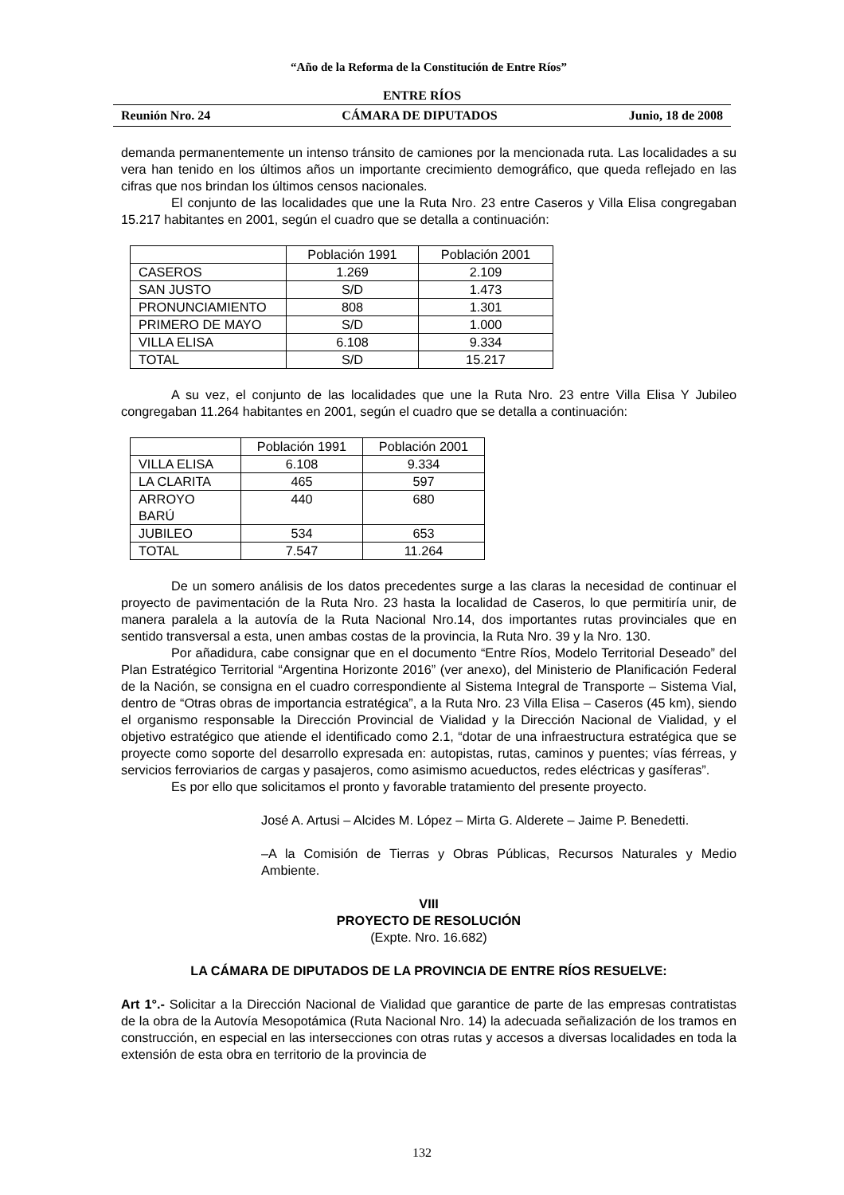“Año de la Reforma de la Constitución de Entre Ríos”
ENTRE RÍOS
Reunión Nro. 24 CÁMARA DE DIPUTADOS Junio, 18 de 2008
demanda permanentemente un intenso tránsito de camiones por la mencionada ruta. Las localidades a su vera han tenido en los últimos años un importante crecimiento demográfico, que queda reflejado en las cifras que nos brindan los últimos censos nacionales.
El conjunto de las localidades que une la Ruta Nro. 23 entre Caseros y Villa Elisa congregaban 15.217 habitantes en 2001, según el cuadro que se detalla a continuación:
| | Población 1991 | Población 2001 |
| CASEROS | 1.269 | 2.109 |
| SAN JUSTO | S/D | 1.473 |
| PRONUNCIAMIENTO | 808 | 1.301 |
| PRIMERO DE MAYO | S/D | 1.000 |
| VILLA ELISA | 6.108 | 9.334 |
| TOTAL | S/D | 15.217 |
A su vez, el conjunto de las localidades que une la Ruta Nro. 23 entre Villa Elisa Y Jubileo congregaban 11.264 habitantes en 2001, según el cuadro que se detalla a continuación:
| | Población 1991 | Población 2001 |
| VILLA ELISA | 6.108 | 9.334 |
| LA CLARITA | 465 | 597 |
| ARROYO BARÚ | 440 | 680 |
| JUBILEO | 534 | 653 |
| TOTAL | 7.547 | 11.264 |
De un somero análisis de los datos precedentes surge a las claras la necesidad de continuar el proyecto de pavimentación de la Ruta Nro. 23 hasta la localidad de Caseros, lo que permitiría unir, de manera paralela a la autovía de la Ruta Nacional Nro.14, dos importantes rutas provinciales que en sentido transversal a esta, unen ambas costas de la provincia, la Ruta Nro. 39 y la Nro. 130.
Por añadidura, cabe consignar que en el documento “Entre Ríos, Modelo Territorial Deseado” del Plan Estratégico Territorial “Argentina Horizonte 2016” (ver anexo), del Ministerio de Planificación Federal de la Nación, se consigna en el cuadro correspondiente al Sistema Integral de Transporte – Sistema Vial, dentro de “Otras obras de importancia estratégica”, a la Ruta Nro. 23 Villa Elisa – Caseros (45 km), siendo el organismo responsable la Dirección Provincial de Vialidad y la Dirección Nacional de Vialidad, y el objetivo estratégico que atiende el identificado como 2.1, “dotar de una infraestructura estratégica que se proyecte como soporte del desarrollo expresada en: autopistas, rutas, caminos y puentes; vías férreas, y servicios ferroviarios de cargas y pasajeros, como asimismo acueductos, redes eléctricas y gasíferas”.
Es por ello que solicitamos el pronto y favorable tratamiento del presente proyecto.
José A. Artusi – Alcides M. López – Mirta G. Alderete – Jaime P. Benedetti.
–A la Comisión de Tierras y Obras Públicas, Recursos Naturales y Medio Ambiente.
VIII
PROYECTO DE RESOLUCIÓN
(Expte. Nro. 16.682)
LA CÁMARA DE DIPUTADOS DE LA PROVINCIA DE ENTRE RÍOS RESUELVE:
Art 1°.- Solicitar a la Dirección Nacional de Vialidad que garantice de parte de las empresas contratistas de la obra de la Autovía Mesopotámica (Ruta Nacional Nro. 14) la adecuada señalización de los tramos en construcción, en especial en las intersecciones con otras rutas y accesos a diversas localidades en toda la extensión de esta obra en territorio de la provincia de
132